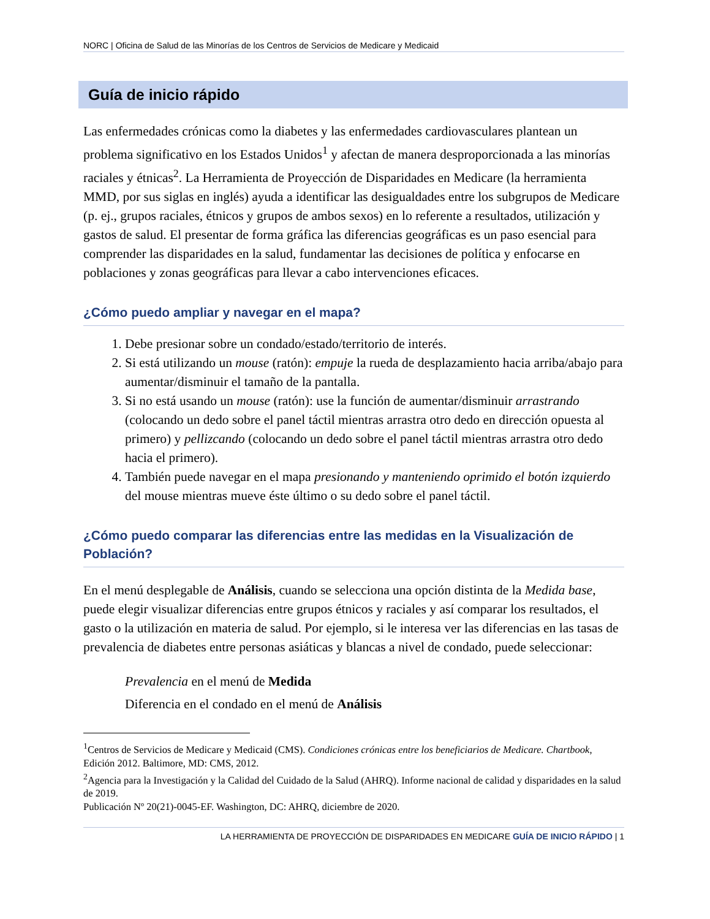NORC | Oficina de Salud de las Minorías de los Centros de Servicios de Medicare y Medicaid
Guía de inicio rápido
Las enfermedades crónicas como la diabetes y las enfermedades cardiovasculares plantean un problema significativo en los Estados Unidos<sup>1</sup> y afectan de manera desproporcionada a las minorías raciales y étnicas<sup>2</sup>. La Herramienta de Proyección de Disparidades en Medicare (la herramienta MMD, por sus siglas en inglés) ayuda a identificar las desigualdades entre los subgrupos de Medicare (p. ej., grupos raciales, étnicos y grupos de ambos sexos) en lo referente a resultados, utilización y gastos de salud. El presentar de forma gráfica las diferencias geográficas es un paso esencial para comprender las disparidades en la salud, fundamentar las decisiones de política y enfocarse en poblaciones y zonas geográficas para llevar a cabo intervenciones eficaces.
¿Cómo puedo ampliar y navegar en el mapa?
1. Debe presionar sobre un condado/estado/territorio de interés.
2. Si está utilizando un mouse (ratón): empuje la rueda de desplazamiento hacia arriba/abajo para aumentar/disminuir el tamaño de la pantalla.
3. Si no está usando un mouse (ratón): use la función de aumentar/disminuir arrastrando (colocando un dedo sobre el panel táctil mientras arrastra otro dedo en dirección opuesta al primero) y pellizcando (colocando un dedo sobre el panel táctil mientras arrastra otro dedo hacia el primero).
4. También puede navegar en el mapa presionando y manteniendo oprimido el botón izquierdo del mouse mientras mueve éste último o su dedo sobre el panel táctil.
¿Cómo puedo comparar las diferencias entre las medidas en la Visualización de Población?
En el menú desplegable de Análisis, cuando se selecciona una opción distinta de la Medida base, puede elegir visualizar diferencias entre grupos étnicos y raciales y así comparar los resultados, el gasto o la utilización en materia de salud. Por ejemplo, si le interesa ver las diferencias en las tasas de prevalencia de diabetes entre personas asiáticas y blancas a nivel de condado, puede seleccionar:
Prevalencia en el menú de Medida
Diferencia en el condado en el menú de Análisis
<sup>1</sup> Centros de Servicios de Medicare y Medicaid (CMS). Condiciones crónicas entre los beneficiarios de Medicare. Chartbook, Edición 2012. Baltimore, MD: CMS, 2012.
<sup>2</sup> Agencia para la Investigación y la Calidad del Cuidado de la Salud (AHRQ). Informe nacional de calidad y disparidades en la salud de 2019.
Publicación Nº 20(21)-0045-EF. Washington, DC: AHRQ, diciembre de 2020.
LA HERRAMIENTA DE PROYECCIÓN DE DISPARIDADES EN MEDICARE GUÍA DE INICIO RÁPIDO | 1